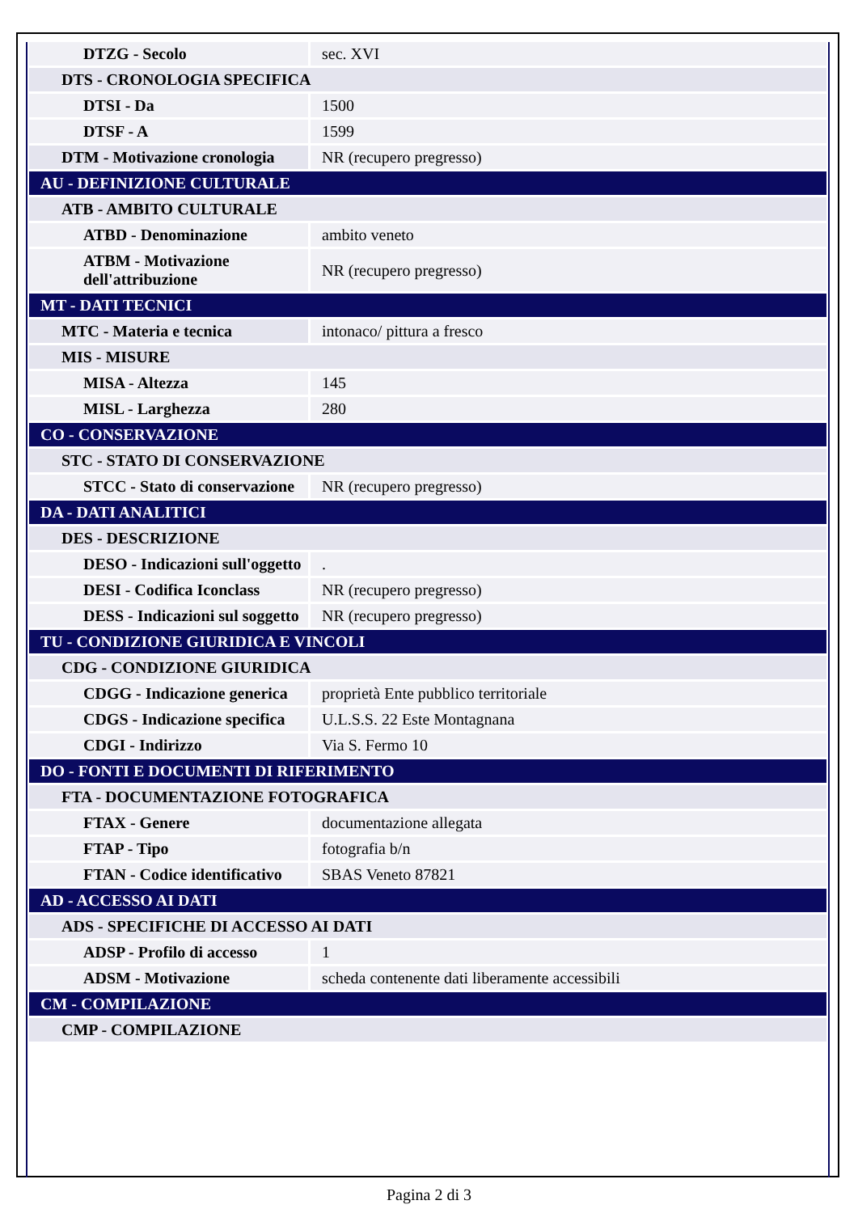| DTZG - Secolo | sec. XVI |
| DTS - CRONOLOGIA SPECIFICA | |
| DTSI - Da | 1500 |
| DTSF - A | 1599 |
| DTM - Motivazione cronologia | NR (recupero pregresso) |
| AU - DEFINIZIONE CULTURALE | |
| ATB - AMBITO CULTURALE | |
| ATBD - Denominazione | ambito veneto |
| ATBM - Motivazione dell'attribuzione | NR (recupero pregresso) |
| MT - DATI TECNICI | |
| MTC - Materia e tecnica | intonaco/ pittura a fresco |
| MIS - MISURE | |
| MISA - Altezza | 145 |
| MISL - Larghezza | 280 |
| CO - CONSERVAZIONE | |
| STC - STATO DI CONSERVAZIONE | |
| STCC - Stato di conservazione | NR (recupero pregresso) |
| DA - DATI ANALITICI | |
| DES - DESCRIZIONE | |
| DESO - Indicazioni sull'oggetto | . |
| DESI - Codifica Iconclass | NR (recupero pregresso) |
| DESS - Indicazioni sul soggetto | NR (recupero pregresso) |
| TU - CONDIZIONE GIURIDICA E VINCOLI | |
| CDG - CONDIZIONE GIURIDICA | |
| CDGG - Indicazione generica | proprietà Ente pubblico territoriale |
| CDGS - Indicazione specifica | U.L.S.S. 22 Este Montagnana |
| CDGI - Indirizzo | Via S. Fermo 10 |
| DO - FONTI E DOCUMENTI DI RIFERIMENTO | |
| FTA - DOCUMENTAZIONE FOTOGRAFICA | |
| FTAX - Genere | documentazione allegata |
| FTAP - Tipo | fotografia b/n |
| FTAN - Codice identificativo | SBAS Veneto 87821 |
| AD - ACCESSO AI DATI | |
| ADS - SPECIFICHE DI ACCESSO AI DATI | |
| ADSP - Profilo di accesso | 1 |
| ADSM - Motivazione | scheda contenente dati liberamente accessibili |
| CM - COMPILAZIONE | |
| CMP - COMPILAZIONE | |
Pagina 2 di 3